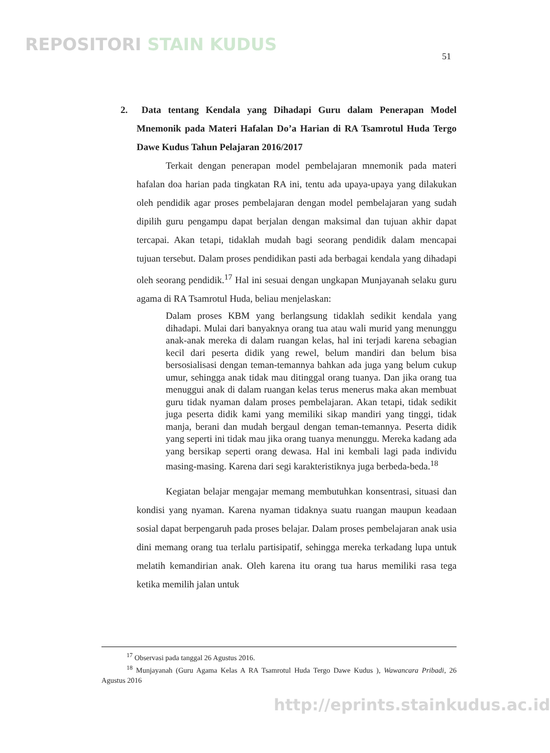REPOSITORI STAIN KUDUS
51
2. Data tentang Kendala yang Dihadapi Guru dalam Penerapan Model Mnemonik pada Materi Hafalan Do’a Harian di RA Tsamrotul Huda Tergo Dawe Kudus Tahun Pelajaran 2016/2017
Terkait dengan penerapan model pembelajaran mnemonik pada materi hafalan doa harian pada tingkatan RA ini, tentu ada upaya-upaya yang dilakukan oleh pendidik agar proses pembelajaran dengan model pembelajaran yang sudah dipilih guru pengampu dapat berjalan dengan maksimal dan tujuan akhir dapat tercapai. Akan tetapi, tidaklah mudah bagi seorang pendidik dalam mencapai tujuan tersebut. Dalam proses pendidikan pasti ada berbagai kendala yang dihadapi oleh seorang pendidik.<sup>17</sup> Hal ini sesuai dengan ungkapan Munjayanah selaku guru agama di RA Tsamrotul Huda, beliau menjelaskan:
Dalam proses KBM yang berlangsung tidaklah sedikit kendala yang dihadapi. Mulai dari banyaknya orang tua atau wali murid yang menunggu anak-anak mereka di dalam ruangan kelas, hal ini terjadi karena sebagian kecil dari peserta didik yang rewel, belum mandiri dan belum bisa bersosialisasi dengan teman-temannya bahkan ada juga yang belum cukup umur, sehingga anak tidak mau ditinggal orang tuanya. Dan jika orang tua menuggui anak di dalam ruangan kelas terus menerus maka akan membuat guru tidak nyaman dalam proses pembelajaran. Akan tetapi, tidak sedikit juga peserta didik kami yang memiliki sikap mandiri yang tinggi, tidak manja, berani dan mudah bergaul dengan teman-temannya. Peserta didik yang seperti ini tidak mau jika orang tuanya menunggu. Mereka kadang ada yang bersikap seperti orang dewasa. Hal ini kembali lagi pada individu masing-masing. Karena dari segi karakteristiknya juga berbeda-beda.<sup>18</sup>
Kegiatan belajar mengajar memang membutuhkan konsentrasi, situasi dan kondisi yang nyaman. Karena nyaman tidaknya suatu ruangan maupun keadaan sosial dapat berpengaruh pada proses belajar. Dalam proses pembelajaran anak usia dini memang orang tua terlalu partisipatif, sehingga mereka terkadang lupa untuk melatih kemandirian anak. Oleh karena itu orang tua harus memiliki rasa tega ketika memilih jalan untuk
<sup>17</sup> Observasi pada tanggal 26 Agustus 2016.
<sup>18</sup> Munjayanah (Guru Agama Kelas A RA Tsamrotul Huda Tergo Dawe Kudus ), Wawancara Pribadi, 26 Agustus 2016
http://eprints.stainkudus.ac.id